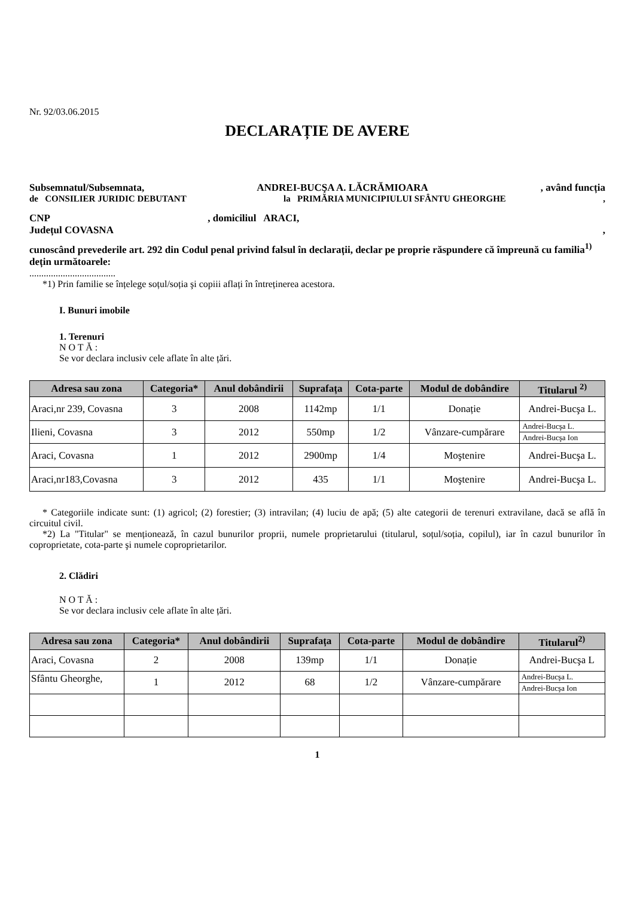Nr. 92/03.06.2015
DECLARAȚIE DE AVERE
Subsemnatul/Subsemnata, ANDREI-BUCŞA A. LĂCRĂMIOARA, având funcția
de CONSILIER JURIDIC DEBUTANT la PRIMĂRIA MUNICIPIULUI SFÂNTU GHEORGHE,
CNP , domiciliul ARACI,
Județul COVASNA ,
cunoscând prevederile art. 292 din Codul penal privind falsul în declarații, declar pe proprie răspundere că împreună cu familia<sup>1)</sup> dețin următoarele:
....................................
*1) Prin familie se înțelege soțul/soția şi copiii aflați în întreținerea acestora.
I. Bunuri imobile
1. Terenuri
N O T Ă :
Se vor declara inclusiv cele aflate în alte țări.
| Adresa sau zona | Categoria* | Anul dobândirii | Suprafața | Cota-parte | Modul de dobândire | Titularul <sup>2)</sup> |
| --- | --- | --- | --- | --- | --- | --- |
| Araci,nr 239, Covasna | 3 | 2008 | 1142mp | 1/1 | Donație | Andrei-Bucşa L. |
| Ilieni, Covasna | 3 | 2012 | 550mp | 1/2 | Vânzare-cumpărare | Andrei-Bucşa L. |
| | | | | | | Andrei-Bucşa Ion |
| Araci, Covasna | 1 | 2012 | 2900mp | 1/4 | Moştenire | Andrei-Bucşa L. |
| Araci,nr183,Covasna | 3 | 2012 | 435 | 1/1 | Moştenire | Andrei-Bucşa L. |
* Categoriile indicate sunt: (1) agricol; (2) forestier; (3) intravilan; (4) luciu de apă; (5) alte categorii de terenuri extravilane, dacă se află în circuitul civil.
*2) La "Titular" se menționează, în cazul bunurilor proprii, numele proprietarului (titularul, soțul/soția, copilul), iar în cazul bunurilor în coproprietate, cota-parte şi numele coproprietarilor.
2. Clădiri
N O T Ă :
Se vor declara inclusiv cele aflate în alte țări.
| Adresa sau zona | Categoria* | Anul dobândirii | Suprafața | Cota-parte | Modul de dobândire | Titularul<sup>2)</sup> |
| --- | --- | --- | --- | --- | --- | --- |
| Araci, Covasna | 2 | 2008 | 139mp | 1/1 | Donație | Andrei-Bucşa L |
| Sfântu Gheorghe, | 1 | 2012 | 68 | 1/2 | Vânzare-cumpărare | Andrei-Bucşa L. |
| | | | | | | Andrei-Bucşa Ion |
1